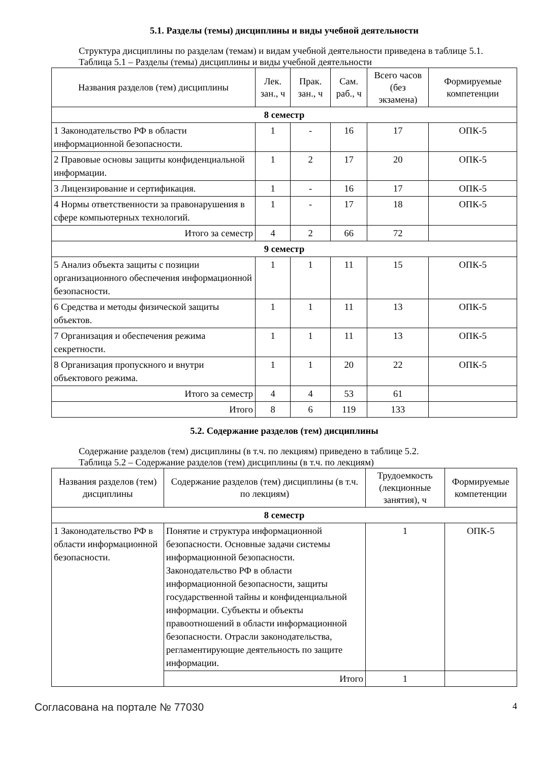5.1. Разделы (темы) дисциплины и виды учебной деятельности
Структура дисциплины по разделам (темам) и видам учебной деятельности приведена в таблице 5.1.
Таблица 5.1 – Разделы (темы) дисциплины и виды учебной деятельности
| Названия разделов (тем) дисциплины | Лек. зан., ч | Прак. зан., ч | Сам. раб., ч | Всего часов (без экзамена) | Формируемые компетенции |
| --- | --- | --- | --- | --- | --- |
| 8 семестр | | | | | |
| 1 Законодательство РФ в области информационной безопасности. | 1 | - | 16 | 17 | ОПК-5 |
| 2 Правовые основы защиты конфиденциальной информации. | 1 | 2 | 17 | 20 | ОПК-5 |
| 3 Лицензирование и сертификация. | 1 | - | 16 | 17 | ОПК-5 |
| 4 Нормы ответственности за правонарушения в сфере компьютерных технологий. | 1 | - | 17 | 18 | ОПК-5 |
| Итого за семестр | 4 | 2 | 66 | 72 | |
| 9 семестр | | | | | |
| 5 Анализ объекта защиты с позиции организационного обеспечения информационной безопасности. | 1 | 1 | 11 | 15 | ОПК-5 |
| 6 Средства и методы физической защиты объектов. | 1 | 1 | 11 | 13 | ОПК-5 |
| 7 Организация и обеспечения режима секретности. | 1 | 1 | 11 | 13 | ОПК-5 |
| 8 Организация пропускного и внутри объектового режима. | 1 | 1 | 20 | 22 | ОПК-5 |
| Итого за семестр | 4 | 4 | 53 | 61 | |
| Итого | 8 | 6 | 119 | 133 | |
5.2. Содержание разделов (тем) дисциплины
Содержание разделов (тем) дисциплины (в т.ч. по лекциям) приведено в таблице 5.2.
Таблица 5.2 – Содержание разделов (тем) дисциплины (в т.ч. по лекциям)
| Названия разделов (тем) дисциплины | Содержание разделов (тем) дисциплины (в т.ч. по лекциям) | Трудоемкость (лекционные занятия), ч | Формируемые компетенции |
| --- | --- | --- | --- |
| 8 семестр | | | |
| 1 Законодательство РФ в области информационной безопасности. | Понятие и структура информационной безопасности. Основные задачи системы информационной безопасности. Законодательство РФ в области информационной безопасности, защиты государственной тайны и конфиденциальной информации. Субъекты и объекты правоотношений в области информационной безопасности. Отрасли законодательства, регламентирующие деятельность по защите информации. | 1 | ОПК-5 |
| | Итого | 1 | |
Согласована на портале № 77030 4